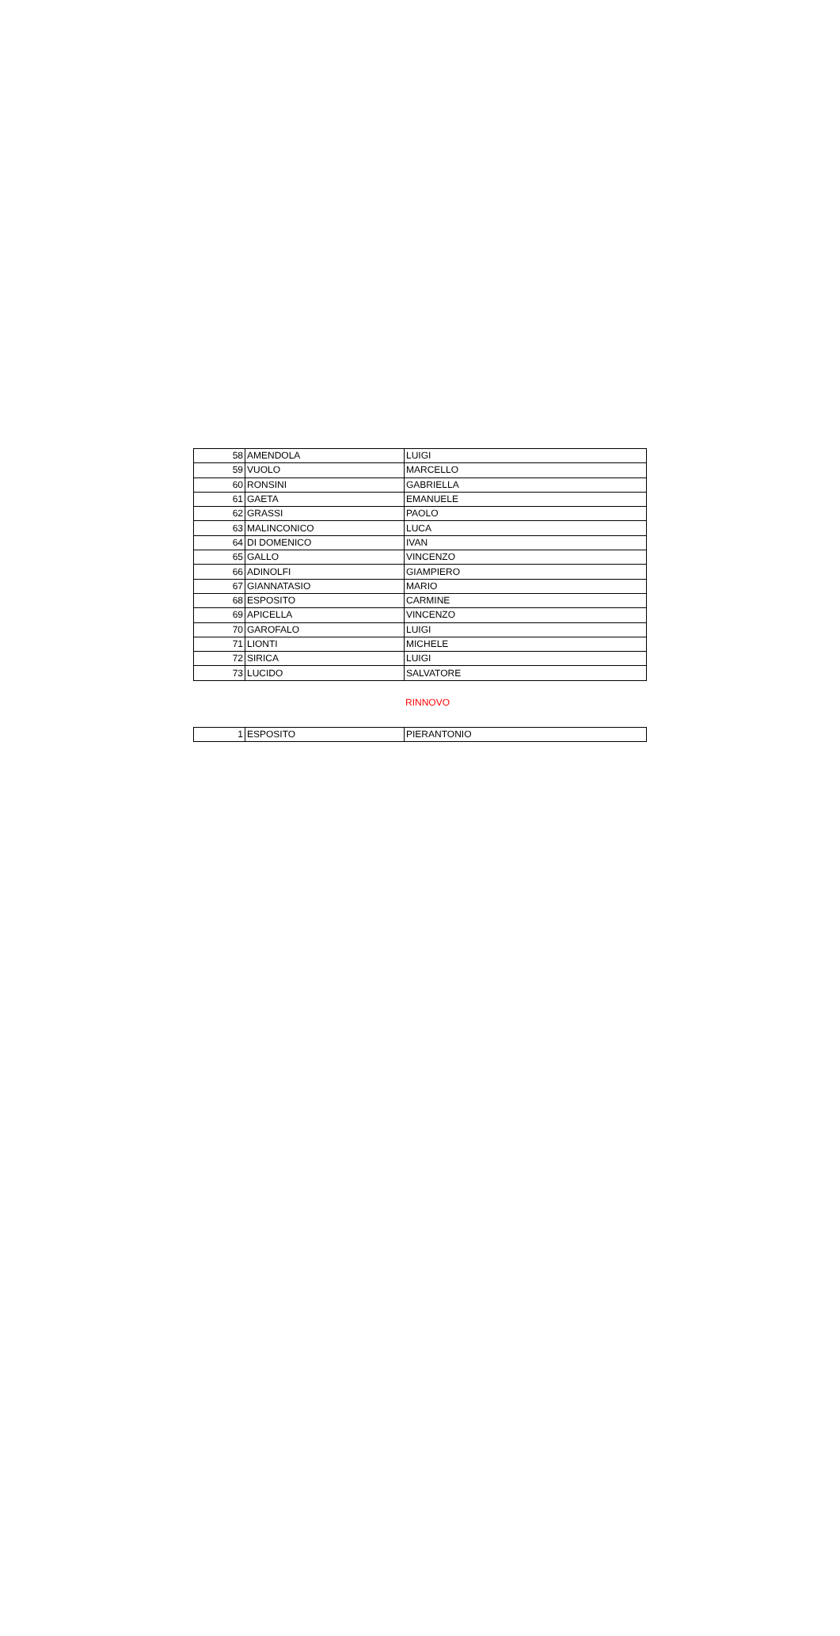| 58 | AMENDOLA | LUIGI |
| 59 | VUOLO | MARCELLO |
| 60 | RONSINI | GABRIELLA |
| 61 | GAETA | EMANUELE |
| 62 | GRASSI | PAOLO |
| 63 | MALINCONICO | LUCA |
| 64 | DI DOMENICO | IVAN |
| 65 | GALLO | VINCENZO |
| 66 | ADINOLFI | GIAMPIERO |
| 67 | GIANNATASIO | MARIO |
| 68 | ESPOSITO | CARMINE |
| 69 | APICELLA | VINCENZO |
| 70 | GAROFALO | LUIGI |
| 71 | LIONTI | MICHELE |
| 72 | SIRICA | LUIGI |
| 73 | LUCIDO | SALVATORE |
RINNOVO
| 1 | ESPOSITO | PIERANTONIO |